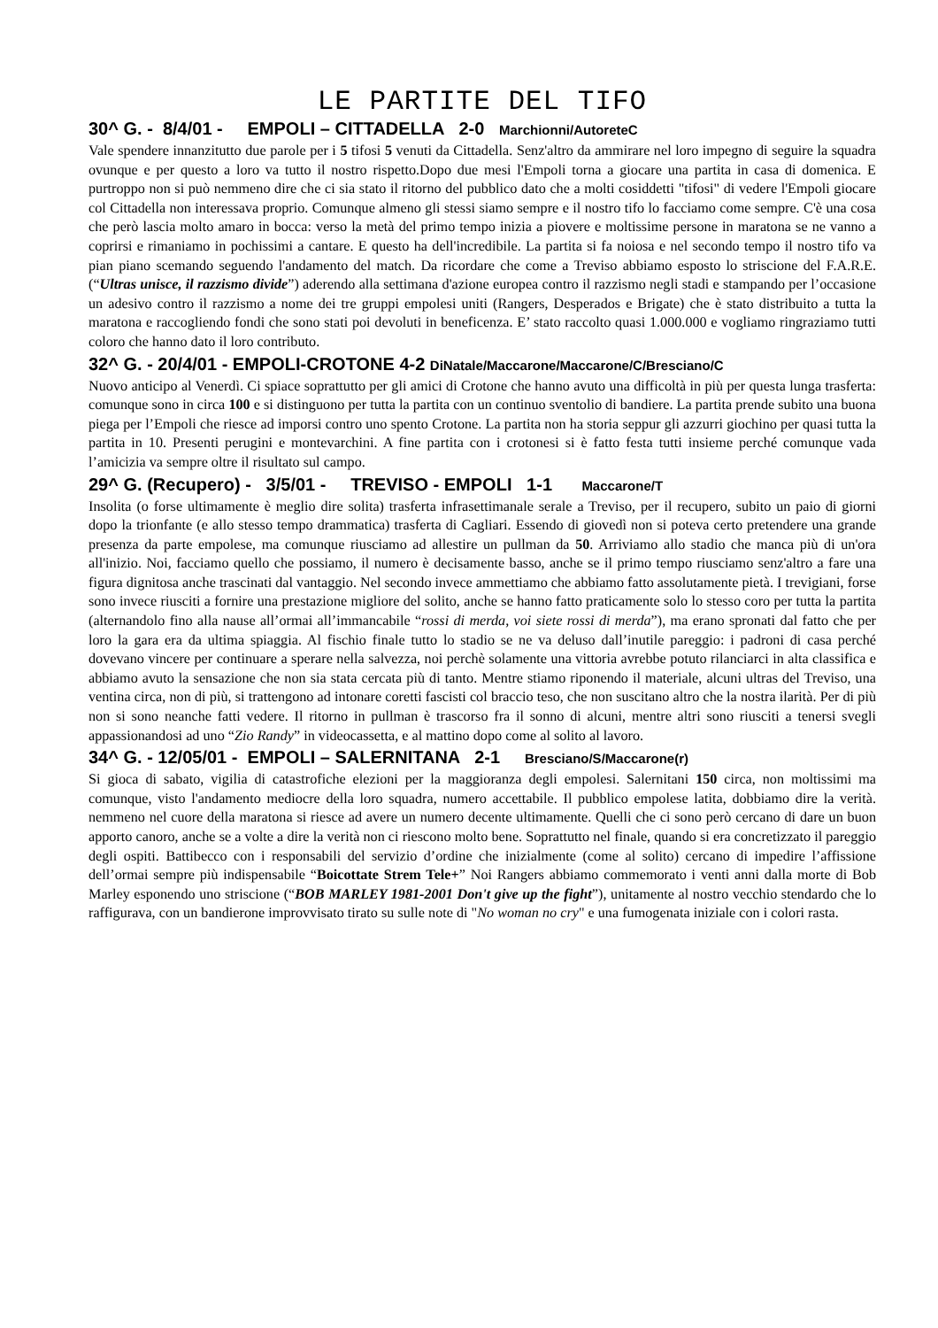LE PARTITE DEL TIFO
30^ G. - 8/4/01 - EMPOLI – CITTADELLA 2-0 Marchionni/AutoreteC
Vale spendere innanzitutto due parole per i 5 tifosi 5 venuti da Cittadella. Senz'altro da ammirare nel loro impegno di seguire la squadra ovunque e per questo a loro va tutto il nostro rispetto.Dopo due mesi l'Empoli torna a giocare una partita in casa di domenica. E purtroppo non si può nemmeno dire che ci sia stato il ritorno del pubblico dato che a molti cosiddetti "tifosi" di vedere l'Empoli giocare col Cittadella non interessava proprio. Comunque almeno gli stessi siamo sempre e il nostro tifo lo facciamo come sempre. C'è una cosa che però lascia molto amaro in bocca: verso la metà del primo tempo inizia a piovere e moltissime persone in maratona se ne vanno a coprirsi e rimaniamo in pochissimi a cantare. E questo ha dell'incredibile. La partita si fa noiosa e nel secondo tempo il nostro tifo va pian piano scemando seguendo l'andamento del match. Da ricordare che come a Treviso abbiamo esposto lo striscione del F.A.R.E. (“Ultras unisce, il razzismo divide”) aderendo alla settimana d'azione europea contro il razzismo negli stadi e stampando per l’occasione un adesivo contro il razzismo a nome dei tre gruppi empolesi uniti (Rangers, Desperados e Brigate) che è stato distribuito a tutta la maratona e raccogliendo fondi che sono stati poi devoluti in beneficenza. E’ stato raccolto quasi 1.000.000 e vogliamo ringraziamo tutti coloro che hanno dato il loro contributo.
32^ G. - 20/4/01 - EMPOLI-CROTONE 4-2 DiNatale/Maccarone/Maccarone/C/Bresciano/C
Nuovo anticipo al Venerdì. Ci spiace soprattutto per gli amici di Crotone che hanno avuto una difficoltà in più per questa lunga trasferta: comunque sono in circa 100 e si distinguono per tutta la partita con un continuo sventolio di bandiere. La partita prende subito una buona piega per l’Empoli che riesce ad imporsi contro uno spento Crotone. La partita non ha storia seppur gli azzurri giochino per quasi tutta la partita in 10. Presenti perugini e montevarchini. A fine partita con i crotonesi si è fatto festa tutti insieme perché comunque vada l’amicizia va sempre oltre il risultato sul campo.
29^ G. (Recupero) - 3/5/01 - TREVISO - EMPOLI 1-1 Maccarone/T
Insolita (o forse ultimamente è meglio dire solita) trasferta infrasettimanale serale a Treviso, per il recupero, subito un paio di giorni dopo la trionfante (e allo stesso tempo drammatica) trasferta di Cagliari. Essendo di giovedì non si poteva certo pretendere una grande presenza da parte empolese, ma comunque riusciamo ad allestire un pullman da 50. Arriviamo allo stadio che manca più di un'ora all'inizio. Noi, facciamo quello che possiamo, il numero è decisamente basso, anche se il primo tempo riusciamo senz'altro a fare una figura dignitosa anche trascinati dal vantaggio. Nel secondo invece ammettiamo che abbiamo fatto assolutamente pietà. I trevigiani, forse sono invece riusciti a fornire una prestazione migliore del solito, anche se hanno fatto praticamente solo lo stesso coro per tutta la partita (alternandolo fino alla nause all’ormai all’immancabile “rossi di merda, voi siete rossi di merda”), ma erano spronati dal fatto che per loro la gara era da ultima spiaggia. Al fischio finale tutto lo stadio se ne va deluso dall’inutile pareggio: i padroni di casa perché dovevano vincere per continuare a sperare nella salvezza, noi perchè solamente una vittoria avrebbe potuto rilanciarci in alta classifica e abbiamo avuto la sensazione che non sia stata cercata più di tanto. Mentre stiamo riponendo il materiale, alcuni ultras del Treviso, una ventina circa, non di più, si trattengono ad intonare coretti fascisti col braccio teso, che non suscitano altro che la nostra ilarità. Per di più non si sono neanche fatti vedere. Il ritorno in pullman è trascorso fra il sonno di alcuni, mentre altri sono riusciti a tenersi svegli appassionandosi ad uno “Zio Randy” in videocassetta, e al mattino dopo come al solito al lavoro.
34^ G. - 12/05/01 - EMPOLI – SALERNITANA 2-1 Bresciano/S/Maccarone(r)
Si gioca di sabato, vigilia di catastrofiche elezioni per la maggioranza degli empolesi. Salernitani 150 circa, non moltissimi ma comunque, visto l'andamento mediocre della loro squadra, numero accettabile. Il pubblico empolese latita, dobbiamo dire la verità. nemmeno nel cuore della maratona si riesce ad avere un numero decente ultimamente. Quelli che ci sono però cercano di dare un buon apporto canoro, anche se a volte a dire la verità non ci riescono molto bene. Soprattutto nel finale, quando si era concretizzato il pareggio degli ospiti. Battibecco con i responsabili del servizio d’ordine che inizialmente (come al solito) cercano di impedire l’affissione dell’ormai sempre più indispensabile “Boicottate Strem Tele+” Noi Rangers abbiamo commemorato i venti anni dalla morte di Bob Marley esponendo uno striscione (“BOB MARLEY 1981-2001 Don't give up the fight”), unitamente al nostro vecchio stendardo che lo raffigurava, con un bandierone improvvisato tirato su sulle note di "No woman no cry" e una fumogenata iniziale con i colori rasta.